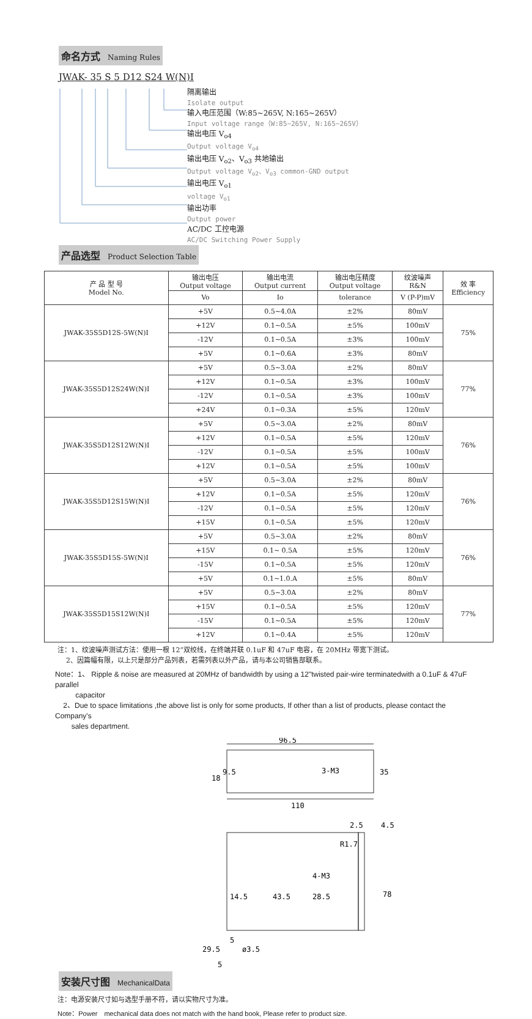命名方式 Naming Rules
JWAK- 35 S 5 D12 S24 W(N)I
隔离输出
Isolate output
输入电压范围（W:85~265V, N:165~265V）
Input voltage range（W:85~265V, N:165~265V）
输出电压 V<sub>o4</sub>
Output voltage V<sub>o4</sub>
输出电压 V<sub>o2</sub>、V<sub>o3</sub> 共地输出
Output voltage V<sub>o2</sub>、V<sub>o3</sub> common-GND output
输出电压 V<sub>o1</sub>
voltage V<sub>o1</sub>
输出功率
Output power
AC/DC 工控电源
AC/DC Switching Power Supply
产品选型 Product Selection Table
| 产 品 型 号 Model No. | 输出电压 Output voltage | 输出电流 Output current | 输出电压精度 Output voltage | 纹波噪声 R&N | 效 率 Efficiency |
| --- | --- | --- | --- | --- | --- |
| | Vo | Io | tolerance | V (P-P)mV | |
| JWAK-35S5D12S-5W(N)I | +5V | 0.5~4.0A | ±2% | 80mV | 75% |
| | +12V | 0.1~0.5A | ±5% | 100mV | |
| | -12V | 0.1~0.5A | ±3% | 100mV | |
| | +5V | 0.1~0.6A | ±3% | 80mV | |
| JWAK-35S5D12S24W(N)I | +5V | 0.5~3.0A | ±2% | 80mV | 77% |
| | +12V | 0.1~0.5A | ±3% | 100mV | |
| | -12V | 0.1~0.5A | ±3% | 100mV | |
| | +24V | 0.1~0.3A | ±5% | 120mV | |
| JWAK-35S5D12S12W(N)I | +5V | 0.5~3.0A | ±2% | 80mV | 76% |
| | +12V | 0.1~0.5A | ±5% | 120mV | |
| | -12V | 0.1~0.5A | ±5% | 100mV | |
| | +12V | 0.1~0.5A | ±5% | 100mV | |
| JWAK-35S5D12S15W(N)I | +5V | 0.5~3.0A | ±2% | 80mV | 76% |
| | +12V | 0.1~0.5A | ±5% | 120mV | |
| | -12V | 0.1~0.5A | ±5% | 120mV | |
| | +15V | 0.1~0.5A | ±5% | 120mV | |
| JWAK-35S5D15S-5W(N)I | +5V | 0.5~3.0A | ±2% | 80mV | 76% |
| | +15V | 0.1~ 0.5A | ±5% | 120mV | |
| | -15V | 0.1~0.5A | ±5% | 120mV | |
| | +5V | 0.1~1.0.A | ±5% | 80mV | |
| JWAK-35S5D15S12W(N)I | +5V | 0.5~3.0A | ±2% | 80mV | 77% |
| | +15V | 0.1~0.5A | ±5% | 120mV | |
| | -15V | 0.1~0.5A | ±5% | 120mV | |
| | +12V | 0.1~0.4A | ±5% | 120mV | |
注：1、纹波噪声测试方法：使用一根 12”双绞线，在终端并联 0.1uF 和 47uF 电容，在 20MHz 带宽下测试。
2、因篇幅有限，以上只是部分产品列表，若需列表以外产品，请与本公司销售部联系。
Note：1、 Ripple & noise are measured at 20MHz of bandwidth by using a 12"twisted pair-wire terminatedwith a 0.1uF & 47uF parallel
capacitor
2、Due to space limitations ,the above list is only for some products, If other than a list of products, please contact the Company's
sales department.
安装尺寸图 MechanicalData
96.5
110
3-M3
2.5
4.5
R1.7
4-M3
14.5
43.5
28.5
78
35
9.5
18
29.5
5
ø3.5
5
注：电源安装尺寸如与选型手册不符，请以实物尺寸为准。
Note：Power　mechanical data does not match with the hand book, Please refer to product size.